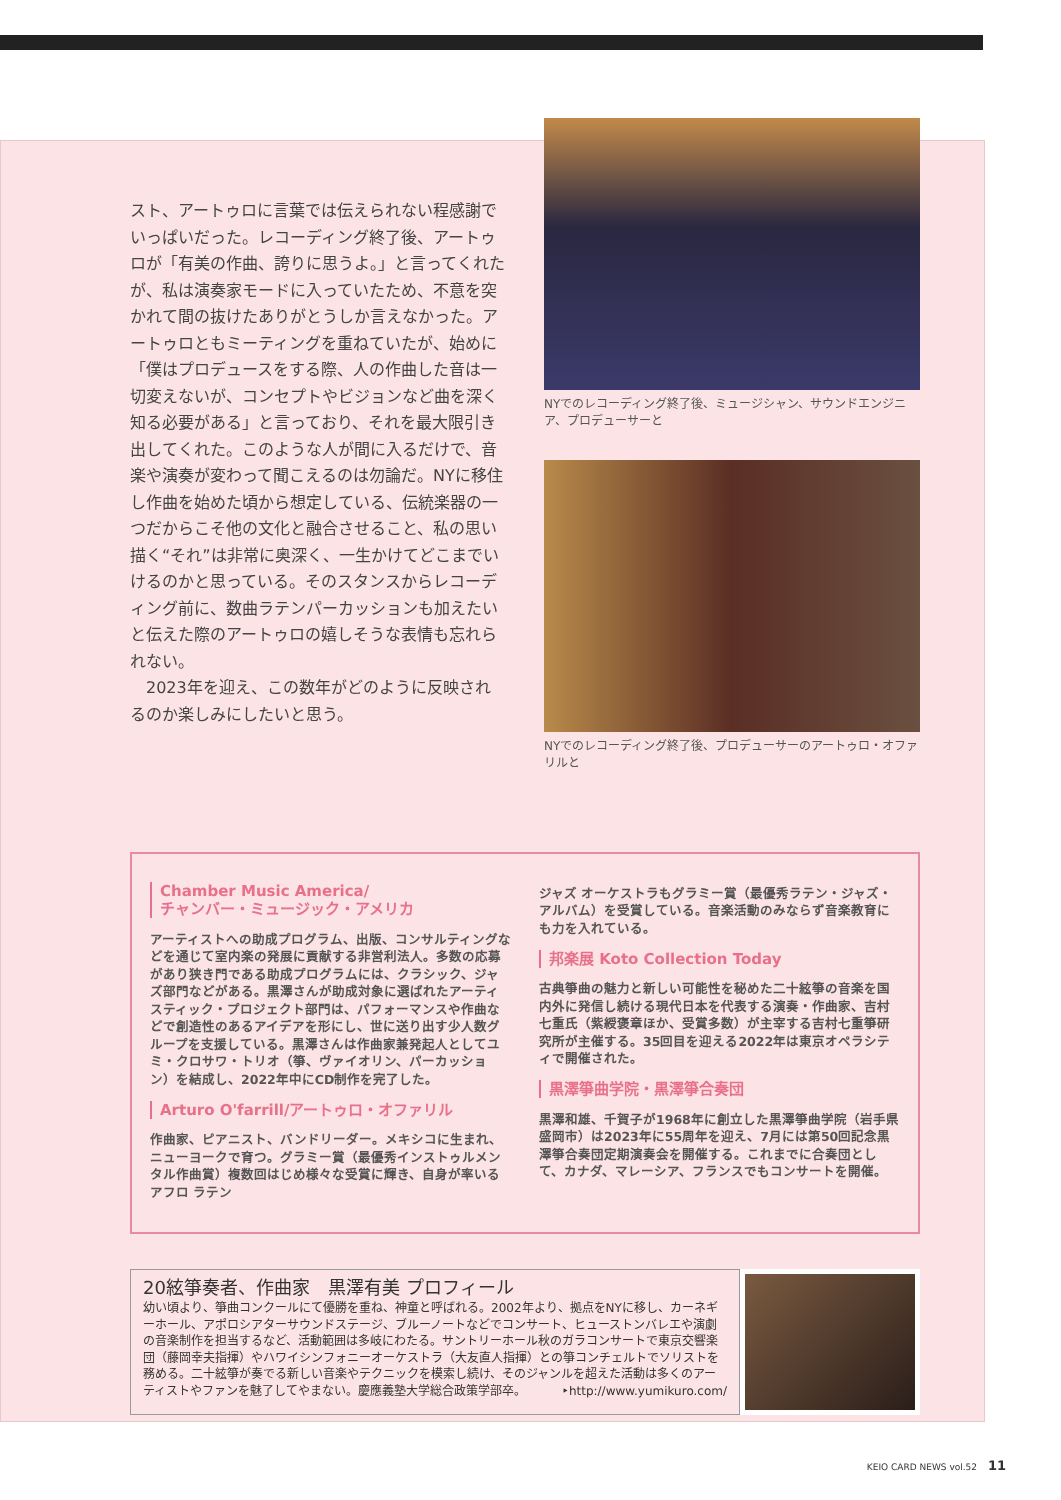スト、アートゥロに言葉では伝えられない程感謝でいっぱいだった。レコーディング終了後、アートゥロが「有美の作曲、誇りに思うよ。」と言ってくれたが、私は演奏家モードに入っていたため、不意を突かれて間の抜けたありがとうしか言えなかった。アートゥロともミーティングを重ねていたが、始めに「僕はプロデュースをする際、人の作曲した音は一切変えないが、コンセプトやビジョンなど曲を深く知る必要がある」と言っており、それを最大限引き出してくれた。このような人が間に入るだけで、音楽や演奏が変わって聞こえるのは勿論だ。NYに移住し作曲を始めた頃から想定している、伝統楽器の一つだからこそ他の文化と融合させること、私の思い描く“それ”は非常に奥深く、一生かけてどこまでいけるのかと思っている。そのスタンスからレコーディング前に、数曲ラテンパーカッションも加えたいと伝えた際のアートゥロの嬉しそうな表情も忘れられない。
　2023年を迎え、この数年がどのように反映されるのか楽しみにしたいと思う。
NYでのレコーディング終了後、ミュージシャン、サウンドエンジニア、プロデューサーと
NYでのレコーディング終了後、プロデューサーのアートゥロ・オファリルと
Chamber Music America/
チャンバー・ミュージック・アメリカ
アーティストへの助成プログラム、出版、コンサルティングなどを通じて室内楽の発展に貢献する非営利法人。多数の応募があり狭き門である助成プログラムには、クラシック、ジャズ部門などがある。黒澤さんが助成対象に選ばれたアーティスティック・プロジェクト部門は、パフォーマンスや作曲などで創造性のあるアイデアを形にし、世に送り出す少人数グループを支援している。黒澤さんは作曲家兼発起人としてユミ・クロサワ・トリオ（箏、ヴァイオリン、パーカッション）を結成し、2022年中にCD制作を完了した。
Arturo O'farrill/アートゥロ・オファリル
作曲家、ピアニスト、バンドリーダー。メキシコに生まれ、ニューヨークで育つ。グラミー賞（最優秀インストゥルメンタル作曲賞）複数回はじめ様々な受賞に輝き、自身が率いるアフロ ラテン
ジャズ オーケストラもグラミー賞（最優秀ラテン・ジャズ・アルバム）を受賞している。音楽活動のみならず音楽教育にも力を入れている。
邦楽展 Koto Collection Today
古典箏曲の魅力と新しい可能性を秘めた二十絃箏の音楽を国内外に発信し続ける現代日本を代表する演奏・作曲家、吉村七重氏（紫綬褒章ほか、受賞多数）が主宰する吉村七重箏研究所が主催する。35回目を迎える2022年は東京オペラシティで開催された。
黒澤箏曲学院・黒澤箏合奏団
黒澤和雄、千賀子が1968年に創立した黒澤箏曲学院（岩手県盛岡市）は2023年に55周年を迎え、7月には第50回記念黒澤箏合奏団定期演奏会を開催する。これまでに合奏団として、カナダ、マレーシア、フランスでもコンサートを開催。
20絃箏奏者、作曲家　黒澤有美 プロフィール
幼い頃より、箏曲コンクールにて優勝を重ね、神童と呼ばれる。2002年より、拠点をNYに移し、カーネギーホール、アポロシアターサウンドステージ、ブルーノートなどでコンサート、ヒューストンバレエや演劇の音楽制作を担当するなど、活動範囲は多岐にわたる。サントリーホール秋のガラコンサートで東京交響楽団（藤岡幸夫指揮）やハワイシンフォニーオーケストラ（大友直人指揮）との箏コンチェルトでソリストを務める。二十絃箏が奏でる新しい音楽やテクニックを模索し続け、そのジャンルを超えた活動は多くのアーティストやファンを魅了してやまない。慶應義塾大学総合政策学部卒。 ‣http://www.yumikuro.com/
KEIO CARD NEWS vol.52 11